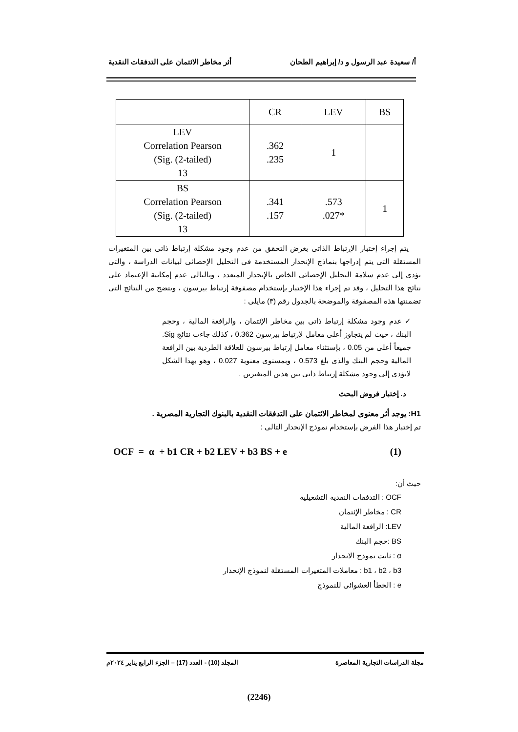أ/ سعيدة عبد الرسول و د/ إبراهيم الطحان أثر مخاطر الائتمان على التدفقات النقدية
| | CR | LEV | BS |
| --- | --- | --- | --- |
| LEV Correlation Pearson (Sig. (2-tailed) 13 | .362 .235 | 1 | |
| BS Correlation Pearson (Sig. (2-tailed) 13 | .341 .157 | .573 .027* | 1 |
يتم إجراء إختبار الإرتباط الذاتى بغرض التحقق من عدم وجود مشكلة إرتباط ذاتى بين المتغيرات المستقلة التى يتم إدراجها بنماذج الإنحدار المستخدمة فى التحليل الإحصائى لبيانات الدراسة ، والتى تؤدى إلى عدم سلامة التحليل الإحصائى الخاص بالإنحدار المتعدد ، وبالتالى عدم إمكانية الإعتماد على نتائج هذا التحليل ، وقد تم إجراء هذا الإختبار بإستخدام مصفوفة إرتباط بيرسون ، ويتضح من النتائج التى تضمنتها هذه المصفوفة والموضحة بالجدول رقم (٣) مايلى :
✓ عدم وجود مشكلة إرتباط ذاتى بين مخاطر الإئتمان ، والرافعة المالية ، وحجم البنك ، حيث لم يتجاوز أعلى معامل لإرتباط بيرسون 0.362 ، كذلك جاءت نتائج Sig. جميعاً أعلى من 0.05 ، بإستثناء معامل إرتباط بيرسون للعلاقة الطردية بين الرافعة المالية وحجم البنك والذى بلغ 0.573 ، وبمستوى معنوية 0.027 ، وهو بهذا الشكل لايؤدى إلى وجود مشكلة إرتباط ذاتى بين هذين المتغيرين .
د. إختبار فروض البحث
H1: يوجد أثر معنوى لمخاطر الائتمان على التدفقات النقدية بالبنوك التجارية المصرية .
تم إختبار هذا الفرض بإستخدام نموذج الإنحدار التالى :
OCF = α + b1 CR + b2 LEV + b3 BS + e (1)
حيث أن:
OCF : التدفقات النقدية التشغيلية
CR : مخاطر الإئتمان
LEV: الرافعة المالية
BS :حجم البنك
α : ثابت نموذج الانحدار
b1 ، b2 ، b3 : معاملات المتغيرات المستقلة لنموذج الإنحدار
e : الخطأ العشوائى للنموذج
مجلة الدراسات التجارية المعاصرة المجلد (10) - العدد (17) – الجزء الرابع يناير ٢٠٢٤م
(2246)